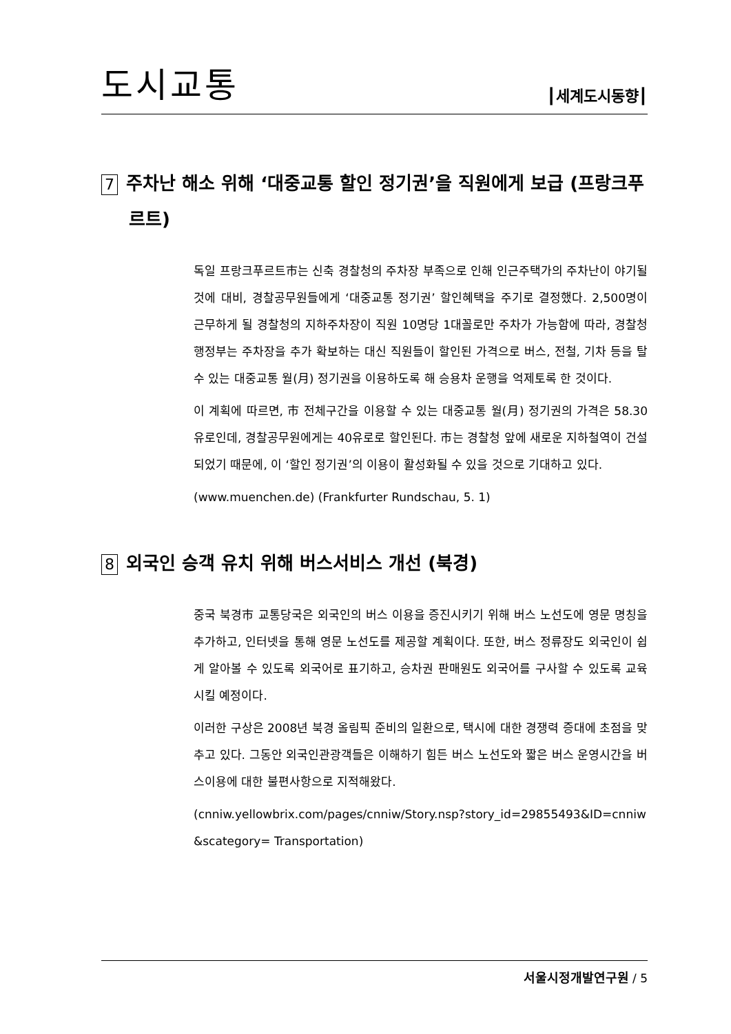도시교통
┃세계도시동향┃
7 주차난 해소 위해 ‘대중교통 할인 정기권’을 직원에게 보급 (프랑크푸르트)
독일 프랑크푸르트市는 신축 경찰청의 주차장 부족으로 인해 인근주택가의 주차난이 야기될 것에 대비, 경찰공무원들에게 ‘대중교통 정기권’ 할인혜택을 주기로 결정했다. 2,500명이 근무하게 될 경찰청의 지하주차장이 직원 10명당 1대꼴로만 주차가 가능함에 따라, 경찰청 행정부는 주차장을 추가 확보하는 대신 직원들이 할인된 가격으로 버스, 전철, 기차 등을 탈 수 있는 대중교통 월(月) 정기권을 이용하도록 해 승용차 운행을 억제토록 한 것이다.
이 계획에 따르면, 市 전체구간을 이용할 수 있는 대중교통 월(月) 정기권의 가격은 58.30유로인데, 경찰공무원에게는 40유로로 할인된다. 市는 경찰청 앞에 새로운 지하철역이 건설되었기 때문에, 이 ‘할인 정기권’의 이용이 활성화될 수 있을 것으로 기대하고 있다.
(www.muenchen.de) (Frankfurter Rundschau, 5. 1)
8 외국인 승객 유치 위해 버스서비스 개선 (북경)
중국 북경市 교통당국은 외국인의 버스 이용을 증진시키기 위해 버스 노선도에 영문 명칭을 추가하고, 인터넷을 통해 영문 노선도를 제공할 계획이다. 또한, 버스 정류장도 외국인이 쉽게 알아볼 수 있도록 외국어로 표기하고, 승차권 판매원도 외국어를 구사할 수 있도록 교육시킬 예정이다.
이러한 구상은 2008년 북경 올림픽 준비의 일환으로, 택시에 대한 경쟁력 증대에 초점을 맞추고 있다. 그동안 외국인관광객들은 이해하기 힘든 버스 노선도와 짧은 버스 운영시간을 버스이용에 대한 불편사항으로 지적해왔다.
(cnniw.yellowbrix.com/pages/cnniw/Story.nsp?story_id=29855493&ID=cnniw&scategory= Transportation)
서울시정개발연구원 / 5